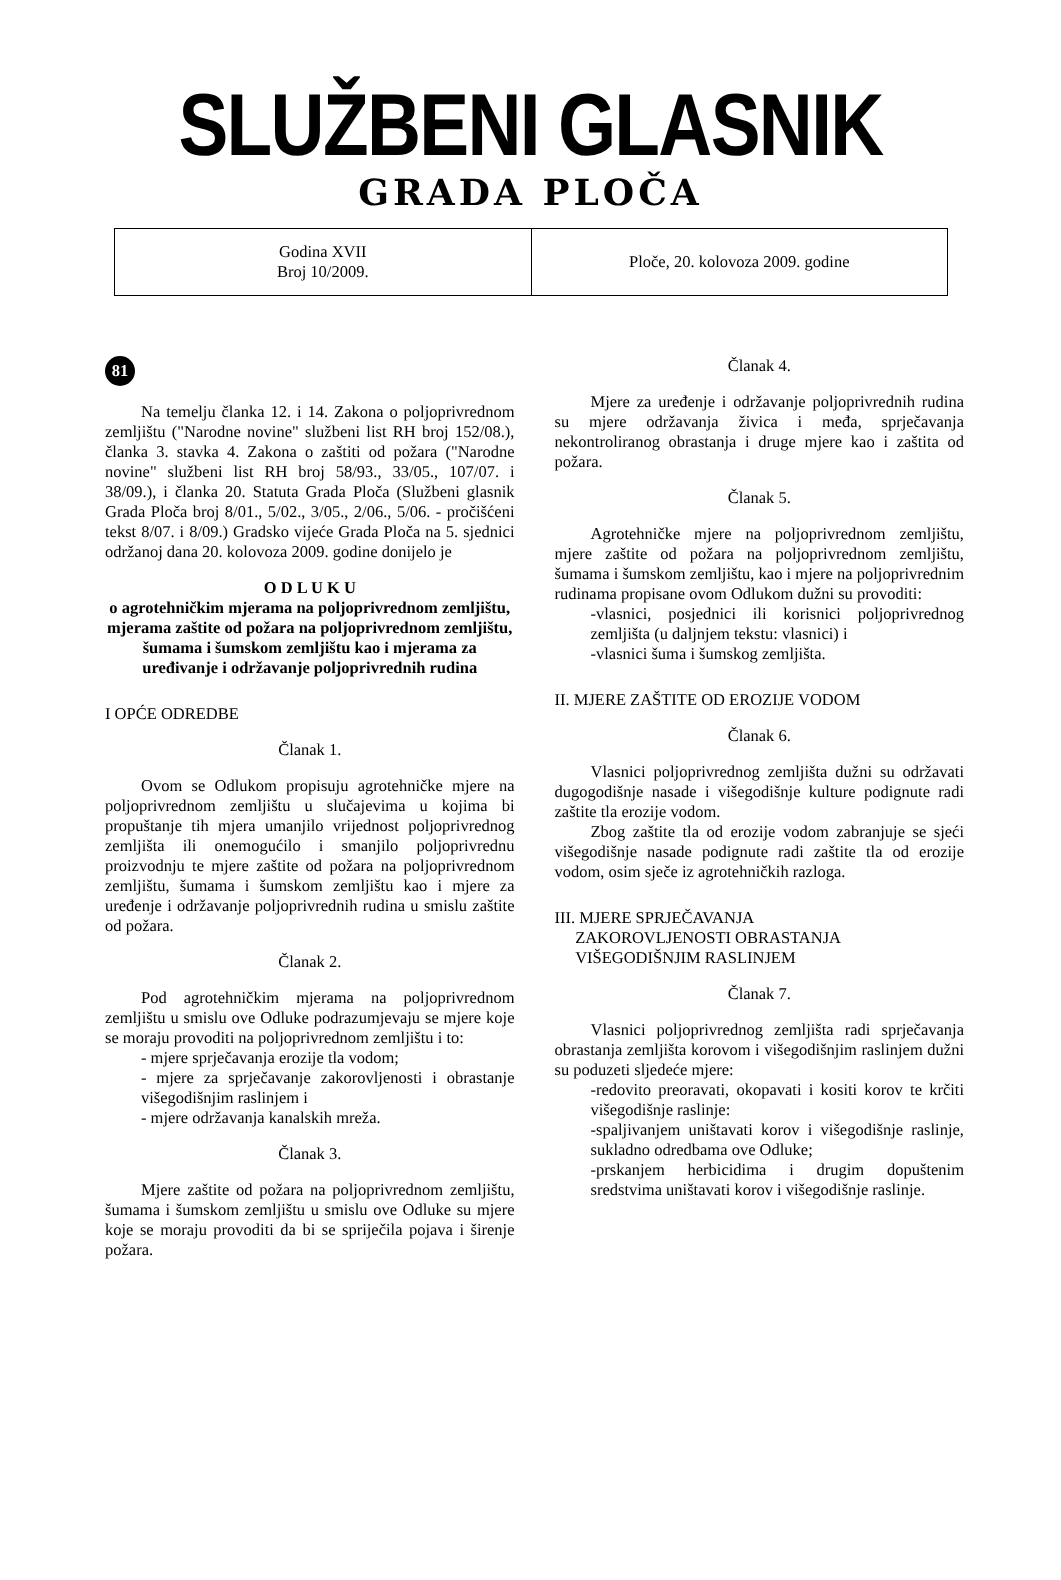SLUŽBENI GLASNIK
GRADA PLOČA
Godina XVII
Broj 10/2009.
Ploče, 20. kolovoza 2009. godine
81
Na temelju članka 12. i 14. Zakona o poljoprivrednom zemljištu ("Narodne novine" službeni list RH broj 152/08.), članka 3. stavka 4. Zakona o zaštiti od požara ("Narodne novine" službeni list RH broj 58/93., 33/05., 107/07. i 38/09.), i članka 20. Statuta Grada Ploča (Službeni glasnik Grada Ploča broj 8/01., 5/02., 3/05., 2/06., 5/06. - pročišćeni tekst 8/07. i 8/09.) Gradsko vijeće Grada Ploča na 5. sjednici održanoj dana 20. kolovoza 2009. godine donijelo je
O D L U K U
o agrotehničkim mjerama na poljoprivrednom zemljištu, mjerama zaštite od požara na poljoprivrednom zemljištu, šumama i šumskom zemljištu kao i mjerama za uređivanje i održavanje poljoprivrednih rudina
I OPĆE ODREDBE
Članak 1.
Ovom se Odlukom propisuju agrotehničke mjere na poljoprivrednom zemljištu u slučajevima u kojima bi propuštanje tih mjera umanjilo vrijednost poljoprivrednog zemljišta ili onemogućilo i smanjilo poljoprivrednu proizvodnju te mjere zaštite od požara na poljoprivrednom zemljištu, šumama i šumskom zemljištu kao i mjere za uređenje i održavanje poljoprivrednih rudina u smislu zaštite od požara.
Članak 2.
Pod agrotehničkim mjerama na poljoprivrednom zemljištu u smislu ove Odluke podrazumjevaju se mjere koje se moraju provoditi na poljoprivrednom zemljištu i to:
- mjere sprječavanja erozije tla vodom;
- mjere za sprječavanje zakorovljenosti i obrastanje višegodišnjim raslinjem i
- mjere održavanja kanalskih mreža.
Članak 3.
Mjere zaštite od požara na poljoprivrednom zemljištu, šumama i šumskom zemljištu u smislu ove Odluke su mjere koje se moraju provoditi da bi se spriječila pojava i širenje požara.
Članak 4.
Mjere za uređenje i održavanje poljoprivrednih rudina su mjere održavanja živica i međa, sprječavanja nekontroliranog obrastanja i druge mjere kao i zaštita od požara.
Članak 5.
Agrotehničke mjere na poljoprivrednom zemljištu, mjere zaštite od požara na poljoprivrednom zemljištu, šumama i šumskom zemljištu, kao i mjere na poljoprivrednim rudinama propisane ovom Odlukom dužni su provoditi:
-vlasnici, posjednici ili korisnici poljoprivrednog zemljišta (u daljnjem tekstu: vlasnici) i
-vlasnici šuma i šumskog zemljišta.
II. MJERE ZAŠTITE OD EROZIJE VODOM
Članak 6.
Vlasnici poljoprivrednog zemljišta dužni su održavati dugogodišnje nasade i višegodišnje kulture podignute radi zaštite tla erozije vodom.
Zbog zaštite tla od erozije vodom zabranjuje se sjeći višegodišnje nasade podignute radi zaštite tla od erozije vodom, osim sječe iz agrotehničkih razloga.
III. MJERE SPRJEČAVANJA
ZAKOROVLJENOSTI OBRASTANJA
VIŠEGODIŠNJIM RASLINJEM
Članak 7.
Vlasnici poljoprivrednog zemljišta radi sprječavanja obrastanja zemljišta korovom i višegodišnjim raslinjem dužni su poduzeti sljedeće mjere:
-redovito preoravati, okopavati i kositi korov te krčiti višegodišnje raslinje:
-spaljivanjem uništavati korov i višegodišnje raslinje, sukladno odredbama ove Odluke;
-prskanjem herbicidima i drugim dopuštenim sredstvima uništavati korov i višegodišnje raslinje.